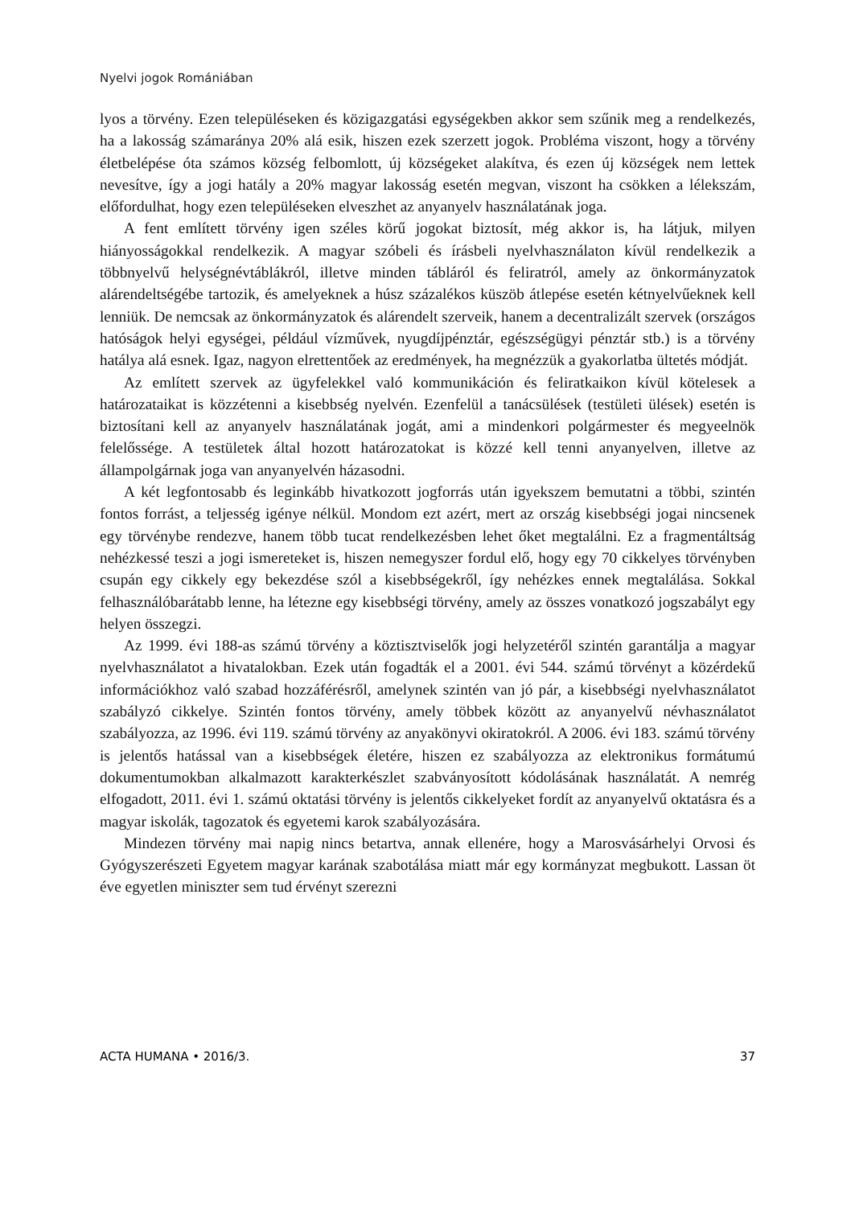Nyelvi jogok Romániában
lyos a törvény. Ezen településeken és közigazgatási egységekben akkor sem szűnik meg a rendelkezés, ha a lakosság számaránya 20% alá esik, hiszen ezek szerzett jogok. Probléma viszont, hogy a törvény életbelépése óta számos község felbomlott, új községeket alakítva, és ezen új községek nem lettek nevesítve, így a jogi hatály a 20% magyar lakosság esetén megvan, viszont ha csökken a lélekszám, előfordulhat, hogy ezen településeken elveszhet az anyanyelv használatának joga.
A fent említett törvény igen széles körű jogokat biztosít, még akkor is, ha látjuk, milyen hiányosságokkal rendelkezik. A magyar szóbeli és írásbeli nyelvhasználaton kívül rendelkezik a többnyelvű helységnévtáblákról, illetve minden tábláról és feliratról, amely az önkormányzatok alárendeltségébe tartozik, és amelyeknek a húsz százalékos küszöb átlepése esetén kétnyelvűeknek kell lenniük. De nemcsak az önkormányzatok és alárendelt szerveik, hanem a decentralizált szervek (országos hatóságok helyi egységei, például vízművek, nyugdíjpénztár, egészségügyi pénztár stb.) is a törvény hatálya alá esnek. Igaz, nagyon elrettentőek az eredmények, ha megnézzük a gyakorlatba ültetés módját.
Az említett szervek az ügyfelekkel való kommunikáción és feliratkaikon kívül kötelesek a határozataikat is közzétenni a kisebbség nyelvén. Ezenfelül a tanácsülések (testületi ülések) esetén is biztosítani kell az anyanyelv használatának jogát, ami a mindenkori polgármester és megyeelnök felelőssége. A testületek által hozott határozatokat is közzé kell tenni anyanyelven, illetve az állampolgárnak joga van anyanyelvén házasodni.
A két legfontosabb és leginkább hivatkozott jogforrás után igyekszem bemutatni a többi, szintén fontos forrást, a teljesség igénye nélkül. Mondom ezt azért, mert az ország kisebbségi jogai nincsenek egy törvénybe rendezve, hanem több tucat rendelkezésben lehet őket megtalálni. Ez a fragmentáltság nehézkessé teszi a jogi ismereteket is, hiszen nemegyszer fordul elő, hogy egy 70 cikkelyes törvényben csupán egy cikkely egy bekezdése szól a kisebbségekről, így nehézkes ennek megtalálása. Sokkal felhasználóbarátabb lenne, ha létezne egy kisebbségi törvény, amely az összes vonatkozó jogszabályt egy helyen összegzi.
Az 1999. évi 188-as számú törvény a köztisztviselők jogi helyzetéről szintén garantálja a magyar nyelvhasználatot a hivatalokban. Ezek után fogadták el a 2001. évi 544. számú törvényt a közérdekű információkhoz való szabad hozzáférésről, amelynek szintén van jó pár, a kisebbségi nyelvhasználatot szabályzó cikkelye. Szintén fontos törvény, amely többek között az anyanyelvű névhasználatot szabályozza, az 1996. évi 119. számú törvény az anyakönyvi okiratokról. A 2006. évi 183. számú törvény is jelentős hatással van a kisebbségek életére, hiszen ez szabályozza az elektronikus formátumú dokumentumokban alkalmazott karakterkészlet szabványosított kódolásának használatát. A nemrég elfogadott, 2011. évi 1. számú oktatási törvény is jelentős cikkelyeket fordít az anyanyelvű oktatásra és a magyar iskolák, tagozatok és egyetemi karok szabályozására.
Mindezen törvény mai napig nincs betartva, annak ellenére, hogy a Marosvásárhelyi Orvosi és Gyógyszerészeti Egyetem magyar karának szabotálása miatt már egy kormányzat megbukott. Lassan öt éve egyetlen miniszter sem tud érvényt szerezni
ACTA HUMANA • 2016/3. 37